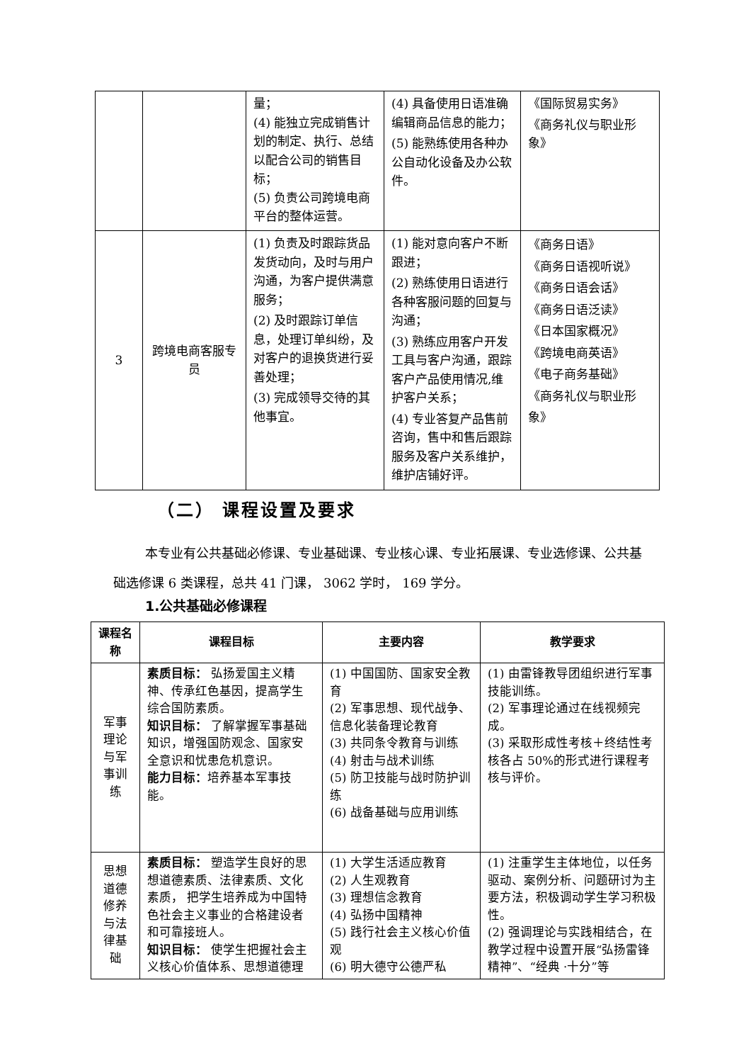| | | 量； (4) 能独立完成销售计划的制定、执行、总结以配合公司的销售目标； (5) 负责公司跨境电商平台的整体运营。 | (4) 具备使用日语准确编辑商品信息的能力； (5) 能熟练使用各种办公自动化设备及办公软件。 | 《国际贸易实务》 《商务礼仪与职业形象》 |
| 3 | 跨境电商客服专员 | (1) 负责及时跟踪货品发货动向，及时与用户沟通，为客户提供满意服务； (2) 及时跟踪订单信息，处理订单纠纷，及对客户的退换货进行妥善处理； (3) 完成领导交待的其他事宜。 | (1) 能对意向客户不断跟进； (2) 熟练使用日语进行各种客服问题的回复与沟通； (3) 熟练应用客户开发工具与客户沟通，跟踪客户产品使用情况,维护客户关系； (4) 专业答复产品售前咨询，售中和售后跟踪服务及客户关系维护，维护店铺好评。 | 《商务日语》 《商务日语视听说》 《商务日语会话》 《商务日语泛读》 《日本国家概况》 《跨境电商英语》 《电子商务基础》 《商务礼仪与职业形象》 |
（二） 课程设置及要求
本专业有公共基础必修课、专业基础课、专业核心课、专业拓展课、专业选修课、公共基础选修课 6 类课程，总共 41 门课， 3062 学时， 169 学分。
1.公共基础必修课程
| 课程名称 | 课程目标 | 主要内容 | 教学要求 |
| --- | --- | --- | --- |
| 军事理论与军事训练 | 素质目标： 弘扬爱国主义精神、传承红色基因，提高学生综合国防素质。 知识目标： 了解掌握军事基础知识，增强国防观念、国家安全意识和忧患危机意识。 能力目标： 培养基本军事技能。 | (1) 中国国防、国家安全教育 (2) 军事思想、现代战争、信息化装备理论教育 (3) 共同条令教育与训练 (4) 射击与战术训练 (5) 防卫技能与战时防护训练 (6) 战备基础与应用训练 | (1) 由雷锋教导团组织进行军事技能训练。 (2) 军事理论通过在线视频完成。 (3) 采取形成性考核＋终结性考核各占 50%的形式进行课程考核与评价。 |
| 思想道德修养与法律基础 | 素质目标： 塑造学生良好的思想道德素质、法律素质、文化素质， 把学生培养成为中国特色社会主义事业的合格建设者和可靠接班人。 知识目标： 使学生把握社会主义核心价值体系、思想道德理 | (1) 大学生活适应教育 (2) 人生观教育 (3) 理想信念教育 (4) 弘扬中国精神 (5) 践行社会主义核心价值观 (6) 明大德守公德严私 | (1) 注重学生主体地位，以任务驱动、案例分析、问题研讨为主要方法，积极调动学生学习积极性。 (2) 强调理论与实践相结合，在教学过程中设置开展“弘扬雷锋精神”、“经典 ·十分”等 |